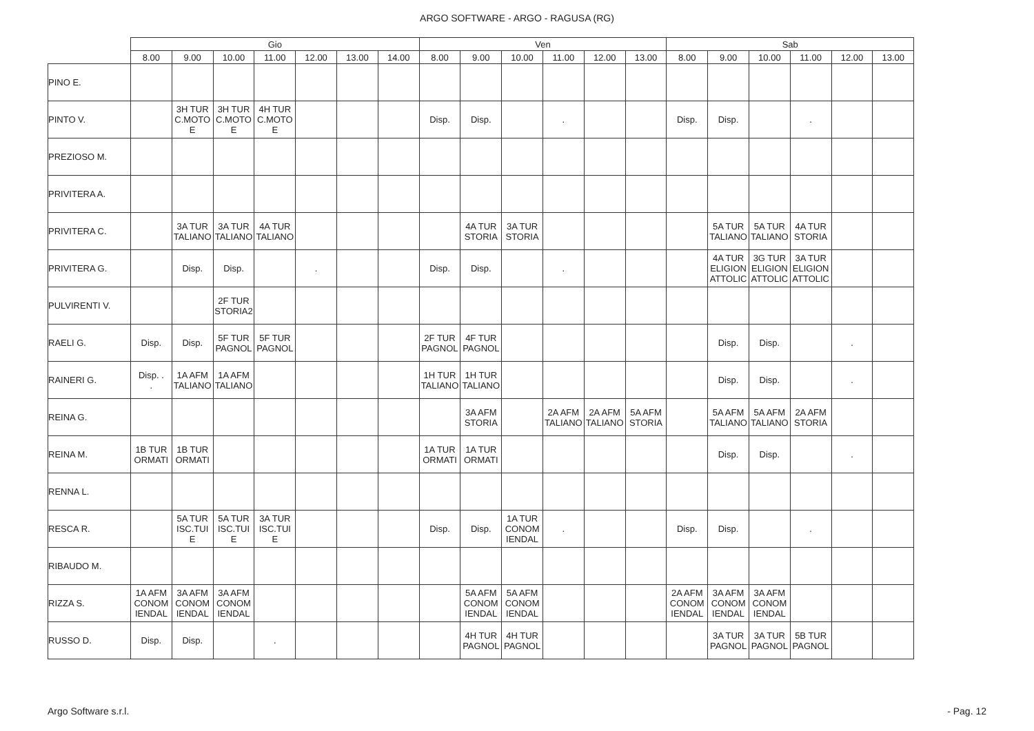ARGO SOFTWARE - ARGO - RAGUSA (RG)
| | Gio | | | | | | | Ven | | | | | | Sab | | | | | |
| --- | --- | --- | --- | --- | --- | --- | --- | --- | --- | --- | --- | --- | --- | --- | --- | --- | --- | --- | --- |
| | 8.00 | 9.00 | 10.00 | 11.00 | 12.00 | 13.00 | 14.00 | 8.00 | 9.00 | 10.00 | 11.00 | 12.00 | 13.00 | 8.00 | 9.00 | 10.00 | 11.00 | 12.00 | 13.00 |
| PINO E. | | | | | | | | | | | | | | | | | | | |
| PINTO V. | | 3H TUR C.MOTO E | 3H TUR C.MOTO E | 4H TUR C.MOTO E | | | | Disp. | Disp. | | . | | | Disp. | Disp. | | . | | |
| PREZIOSO M. | | | | | | | | | | | | | | | | | | | |
| PRIVITERA A. | | | | | | | | | | | | | | | | | | | |
| PRIVITERA C. | | 3A TUR TALIANO | 3A TUR TALIANO | 4A TUR TALIANO | | | | | 4A TUR STORIA | 3A TUR STORIA | | | | | 5A TUR TALIANO | 5A TUR TALIANO | 4A TUR STORIA | | |
| PRIVITERA G. | | Disp. | Disp. | | . | | | Disp. | Disp. | | . | | | | 4A TUR ELIGION ATTOLIC | 3G TUR ELIGION ATTOLIC | 3A TUR ELIGION ATTOLIC | | |
| PULVIRENTI V. | | | 2F TUR STORIA2 | | | | | | | | | | | | | | | | |
| RAELI G. | Disp. | Disp. | 5F TUR PAGNOL | 5F TUR PAGNOL | | | | 2F TUR PAGNOL | 4F TUR PAGNOL | | | | | | Disp. | Disp. | | . | |
| RAINERI G. | Disp. . . | 1A AFM TALIANO | 1A AFM TALIANO | | | | | 1H TUR TALIANO | 1H TUR TALIANO | | | | | | Disp. | Disp. | | . | |
| REINA G. | | | | | | | | | 3A AFM STORIA | | 2A AFM TALIANO | 2A AFM TALIANO | 5A AFM STORIA | | 5A AFM TALIANO | 5A AFM TALIANO | 2A AFM STORIA | | |
| REINA M. | 1B TUR ORMATI | 1B TUR ORMATI | | | | | | 1A TUR ORMATI | 1A TUR ORMATI | | | | | | Disp. | Disp. | | . | |
| RENNA L. | | | | | | | | | | | | | | | | | | | |
| RESCA R. | | 5A TUR ISC.TUI E | 5A TUR ISC.TUI E | 3A TUR ISC.TUI E | | | | Disp. | Disp. | 1A TUR CONOM IENDAL | . | | | Disp. | Disp. | | . | | |
| RIBAUDO M. | | | | | | | | | | | | | | | | | | | |
| RIZZA S. | 1A AFM CONOM IENDAL | 3A AFM CONOM IENDAL | 3A AFM CONOM IENDAL | | | | | | 5A AFM CONOM IENDAL | 5A AFM CONOM IENDAL | | | | 2A AFM CONOM IENDAL | 3A AFM CONOM IENDAL | 3A AFM CONOM IENDAL | | | |
| RUSSO D. | Disp. | Disp. | | . | | | | | 4H TUR PAGNOL | 4H TUR PAGNOL | | | | | 3A TUR PAGNOL | 3A TUR PAGNOL | 5B TUR PAGNOL | | |
Argo Software s.r.l. - Pag. 12